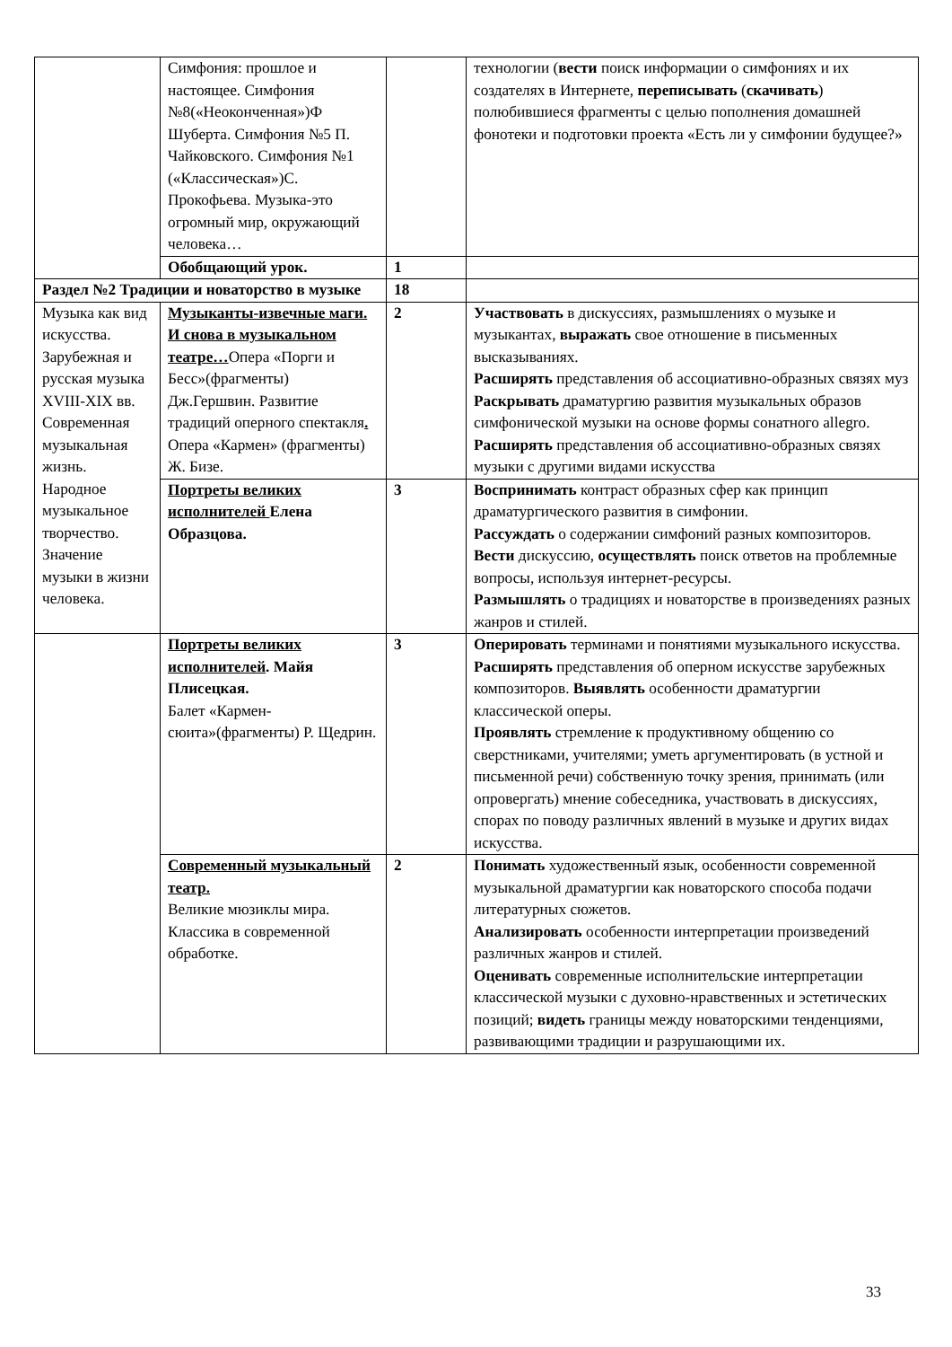| | Симфония: прошлое и настоящее. Симфония №8(«Неоконченная»)Ф Шуберта. Симфония №5 П. Чайковского. Симфония №1 («Классическая»)С. Прокофьева. Музыка-это огромный мир, окружающий человека… | | технологии ( вести поиск информации о симфониях и их создателях в Интернете, переписывать ( скачивать ) полюбившиеся фрагменты с целью пополнения домашней фонотеки и подготовки проекта «Есть ли у симфонии будущее?» |
| | Обобщающий урок. | 1 | |
| Раздел №2 Традиции и новаторство в музыке | | 18 | |
| Музыка как вид искусства. Зарубежная и русская музыка XVIII-XIX вв. Современная музыкальная жизнь. Народное музыкальное творчество. Значение музыки в жизни человека. | Музыканты-извечные маги. И снова в музыкальном театре… Опера «Порги и Бесс»(фрагменты) Дж.Гершвин. Развитие традиций оперного спектакля . Опера «Кармен» (фрагменты) Ж. Бизе. | 2 | Участвовать в дискуссиях, размышлениях о музыке и музыкантах, выражать свое отношение в письменных высказываниях. Расширять представления об ассоциативно-образных связях муз Раскрывать драматургию развития музыкальных образов симфонической музыки на основе формы сонатного allegro. Расширять представления об ассоциативно-образных связях музыки с другими видами искусства |
| | Портреты великих исполнителей Елена Образцова. | 3 | Воспринимать контраст образных сфер как принцип драматургического развития в симфонии. Рассуждать о содержании симфоний разных композиторов. Вести дискуссию, осуществлять поиск ответов на проблемные вопросы, используя интернет-ресурсы. Размышлять о традициях и новаторстве в произведениях разных жанров и стилей. |
| | Портреты великих исполнителей . Майя Плисецкая. Балет «Кармен-сюита»(фрагменты) Р. Щедрин. | 3 | Оперировать терминами и понятиями музыкального искусства. Расширять представления об оперном искусстве зарубежных композиторов. Выявлять особенности драматургии классической оперы. Проявлять стремление к продуктивному общению со сверстниками, учителями; уметь аргументировать (в устной и письменной речи) собственную точку зрения, принимать (или опровергать) мнение собеседника, участвовать в дискуссиях, спорах по поводу различных явлений в музыке и других видах искусства. |
| | Современный музыкальный театр. Великие мюзиклы мира. Классика в современной обработке. | 2 | Понимать художественный язык, особенности современной музыкальной драматургии как новаторского способа подачи литературных сюжетов. Анализировать особенности интерпретации произведений различных жанров и стилей. Оценивать современные исполнительские интерпретации классической музыки с духовно-нравственных и эстетических позиций; видеть границы между новаторскими тенденциями, развивающими традиции и разрушающими их. |
33